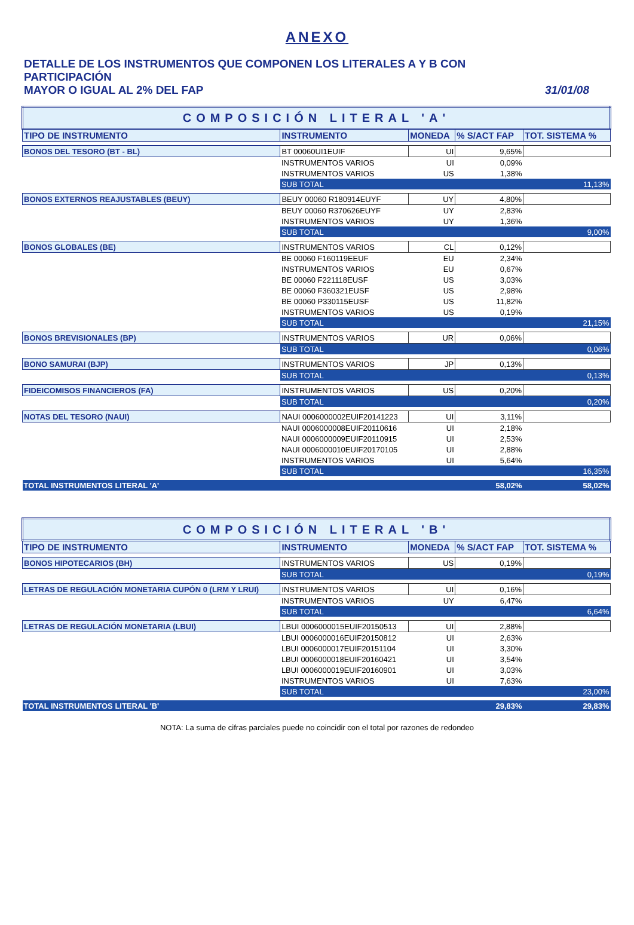ANEXO
DETALLE DE LOS INSTRUMENTOS QUE COMPONEN LOS LITERALES A Y B CON PARTICIPACIÓN
MAYOR O IGUAL AL 2% DEL FAP
31/01/08
| COMPOSICIÓN LITERAL 'A' | | | | |
| TIPO DE INSTRUMENTO | INSTRUMENTO | MONEDA | % S/ACT FAP | TOT. SISTEMA % |
| BONOS DEL TESORO (BT - BL) | BT 00060UI1EUIF | UI | 9,65% | |
| | INSTRUMENTOS VARIOS | UI | 0,09% | |
| | INSTRUMENTOS VARIOS | US | 1,38% | |
| | SUB TOTAL | | | 11,13% |
| BONOS EXTERNOS REAJUSTABLES (BEUY) | BEUY 00060 R180914EUYF | UY | 4,80% | |
| | BEUY 00060 R370626EUYF | UY | 2,83% | |
| | INSTRUMENTOS VARIOS | UY | 1,36% | |
| | SUB TOTAL | | | 9,00% |
| BONOS GLOBALES (BE) | INSTRUMENTOS VARIOS | CL | 0,12% | |
| | BE 00060 F160119EEUF | EU | 2,34% | |
| | INSTRUMENTOS VARIOS | EU | 0,67% | |
| | BE 00060 F221118EUSF | US | 3,03% | |
| | BE 00060 F360321EUSF | US | 2,98% | |
| | BE 00060 P330115EUSF | US | 11,82% | |
| | INSTRUMENTOS VARIOS | US | 0,19% | |
| | SUB TOTAL | | | 21,15% |
| BONOS BREVISIONALES (BP) | INSTRUMENTOS VARIOS | UR | 0,06% | |
| | SUB TOTAL | | | 0,06% |
| BONO SAMURAI (BJP) | INSTRUMENTOS VARIOS | JP | 0,13% | |
| | SUB TOTAL | | | 0,13% |
| FIDEICOMISOS FINANCIEROS (FA) | INSTRUMENTOS VARIOS | US | 0,20% | |
| | SUB TOTAL | | | 0,20% |
| NOTAS DEL TESORO (NAUI) | NAUI 0006000002EUIF20141223 | UI | 3,11% | |
| | NAUI 0006000008EUIF20110616 | UI | 2,18% | |
| | NAUI 0006000009EUIF20110915 | UI | 2,53% | |
| | NAUI 0006000010EUIF20170105 | UI | 2,88% | |
| | INSTRUMENTOS VARIOS | UI | 5,64% | |
| | SUB TOTAL | | | 16,35% |
| TOTAL INSTRUMENTOS LITERAL 'A' | | | 58,02% | 58,02% |
| COMPOSICIÓN LITERAL 'B' | | | | |
| TIPO DE INSTRUMENTO | INSTRUMENTO | MONEDA | % S/ACT FAP | TOT. SISTEMA % |
| BONOS HIPOTECARIOS (BH) | INSTRUMENTOS VARIOS | US | 0,19% | |
| | SUB TOTAL | | | 0,19% |
| LETRAS DE REGULACIÓN MONETARIA CUPÓN 0 (LRM Y LRUI) | INSTRUMENTOS VARIOS | UI | 0,16% | |
| | INSTRUMENTOS VARIOS | UY | 6,47% | |
| | SUB TOTAL | | | 6,64% |
| LETRAS DE REGULACIÓN MONETARIA (LBUI) | LBUI 0006000015EUIF20150513 | UI | 2,88% | |
| | LBUI 0006000016EUIF20150812 | UI | 2,63% | |
| | LBUI 0006000017EUIF20151104 | UI | 3,30% | |
| | LBUI 0006000018EUIF20160421 | UI | 3,54% | |
| | LBUI 0006000019EUIF20160901 | UI | 3,03% | |
| | INSTRUMENTOS VARIOS | UI | 7,63% | |
| | SUB TOTAL | | | 23,00% |
| TOTAL INSTRUMENTOS LITERAL 'B' | | | 29,83% | 29,83% |
NOTA: La suma de cifras parciales puede no coincidir con el total por razones de redondeo